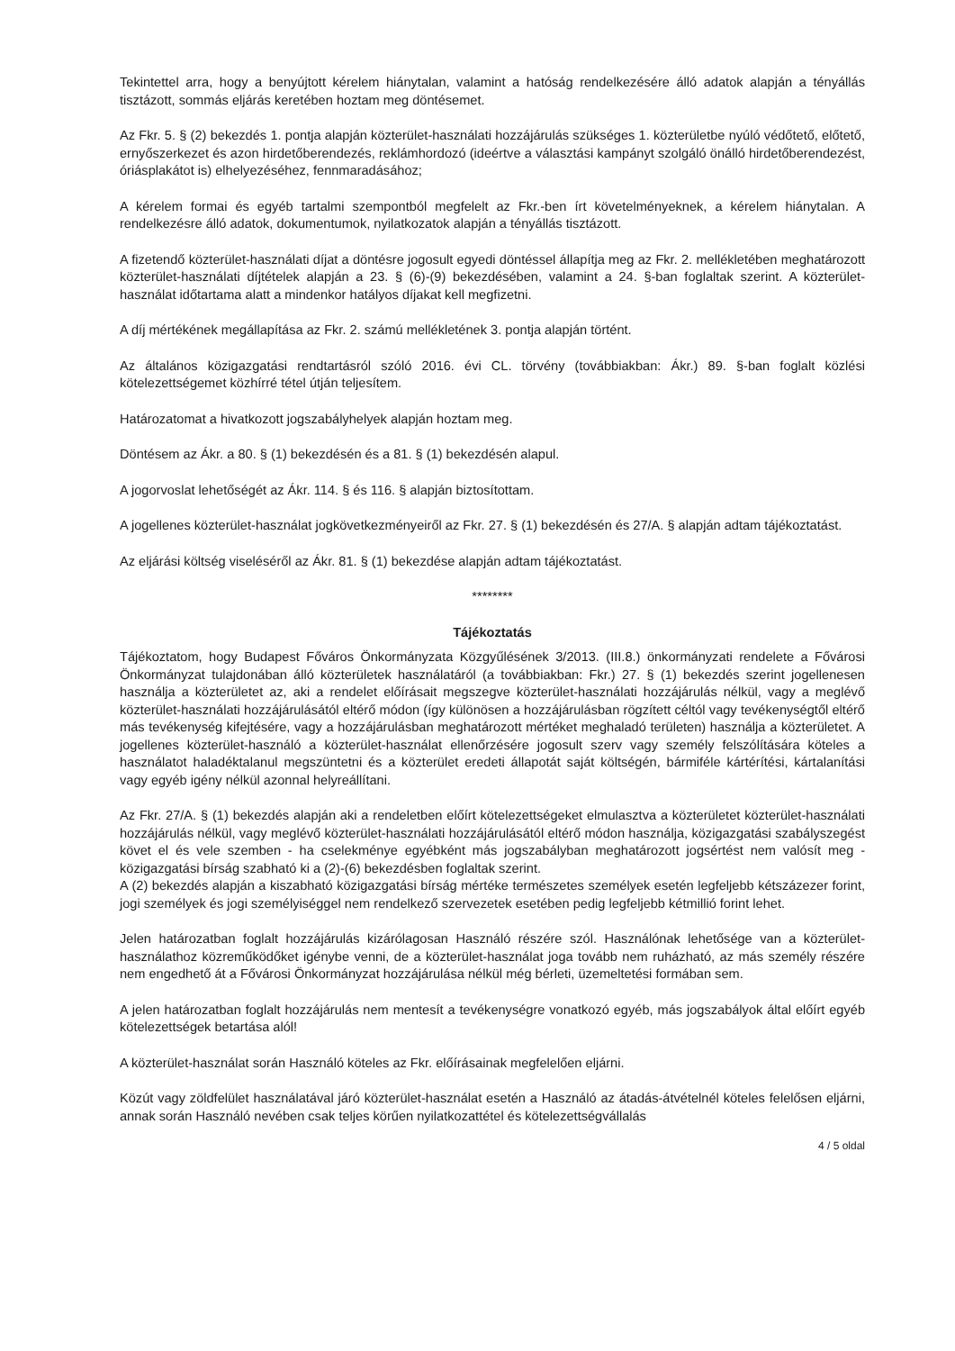Tekintettel arra, hogy a benyújtott kérelem hiánytalan, valamint a hatóság rendelkezésére álló adatok alapján a tényállás tisztázott, sommás eljárás keretében hoztam meg döntésemet.
Az Fkr. 5. § (2) bekezdés 1. pontja alapján közterület-használati hozzájárulás szükséges 1. közterületbe nyúló védőtető, előtető, ernyőszerkezet és azon hirdetőberendezés, reklámhordozó (ideértve a választási kampányt szolgáló önálló hirdetőberendezést, óriásplakátot is) elhelyezéséhez, fennmaradásához;
A kérelem formai és egyéb tartalmi szempontból megfelelt az Fkr.-ben írt követelményeknek, a kérelem hiánytalan. A rendelkezésre álló adatok, dokumentumok, nyilatkozatok alapján a tényállás tisztázott.
A fizetendő közterület-használati díjat a döntésre jogosult egyedi döntéssel állapítja meg az Fkr. 2. mellékletében meghatározott közterület-használati díjtételek alapján a 23. § (6)-(9) bekezdésében, valamint a 24. §-ban foglaltak szerint. A közterület-használat időtartama alatt a mindenkor hatályos díjakat kell megfizetni.
A díj mértékének megállapítása az Fkr. 2. számú mellékletének 3. pontja alapján történt.
Az általános közigazgatási rendtartásról szóló 2016. évi CL. törvény (továbbiakban: Ákr.) 89. §-ban foglalt közlési kötelezettségemet közhírré tétel útján teljesítem.
Határozatomat a hivatkozott jogszabályhelyek alapján hoztam meg.
Döntésem az Ákr. a 80. § (1) bekezdésén és a 81. § (1) bekezdésén alapul.
A jogorvoslat lehetőségét az Ákr. 114. § és 116. § alapján biztosítottam.
A jogellenes közterület-használat jogkövetkezményeiről az Fkr. 27. § (1) bekezdésén és 27/A. § alapján adtam tájékoztatást.
Az eljárási költség viseléséről az Ákr. 81. § (1) bekezdése alapján adtam tájékoztatást.
********
Tájékoztatás
Tájékoztatom, hogy Budapest Főváros Önkormányzata Közgyűlésének 3/2013. (III.8.) önkormányzati rendelete a Fővárosi Önkormányzat tulajdonában álló közterületek használatáról (a továbbiakban: Fkr.) 27. § (1) bekezdés szerint jogellenesen használja a közterületet az, aki a rendelet előírásait megszegve közterület-használati hozzájárulás nélkül, vagy a meglévő közterület-használati hozzájárulásától eltérő módon (így különösen a hozzájárulásban rögzített céltól vagy tevékenységtől eltérő más tevékenység kifejtésére, vagy a hozzájárulásban meghatározott mértéket meghaladó területen) használja a közterületet. A jogellenes közterület-használó a közterület-használat ellenőrzésére jogosult szerv vagy személy felszólítására köteles a használatot haladéktalanul megszüntetni és a közterület eredeti állapotát saját költségén, bármiféle kártérítési, kártalanítási vagy egyéb igény nélkül azonnal helyreállítani.
Az Fkr. 27/A. § (1) bekezdés alapján aki a rendeletben előírt kötelezettségeket elmulasztva a közterületet közterület-használati hozzájárulás nélkül, vagy meglévő közterület-használati hozzájárulásától eltérő módon használja, közigazgatási szabályszegést követ el és vele szemben - ha cselekménye egyébként más jogszabályban meghatározott jogsértést nem valósít meg - közigazgatási bírság szabható ki a (2)-(6) bekezdésben foglaltak szerint.
A (2) bekezdés alapján a kiszabható közigazgatási bírság mértéke természetes személyek esetén legfeljebb kétszázezer forint, jogi személyek és jogi személyiséggel nem rendelkező szervezetek esetében pedig legfeljebb kétmillió forint lehet.
Jelen határozatban foglalt hozzájárulás kizárólagosan Használó részére szól. Használónak lehetősége van a közterület-használathoz közreműködőket igénybe venni, de a közterület-használat joga tovább nem ruházható, az más személy részére nem engedhető át a Fővárosi Önkormányzat hozzájárulása nélkül még bérleti, üzemeltetési formában sem.
A jelen határozatban foglalt hozzájárulás nem mentesít a tevékenységre vonatkozó egyéb, más jogszabályok által előírt egyéb kötelezettségek betartása alól!
A közterület-használat során Használó köteles az Fkr. előírásainak megfelelően eljárni.
Közút vagy zöldfelület használatával járó közterület-használat esetén a Használó az átadás-átvételnél köteles felelősen eljárni, annak során Használó nevében csak teljes körűen nyilatkozattétel és kötelezettségvállalás
4 / 5 oldal